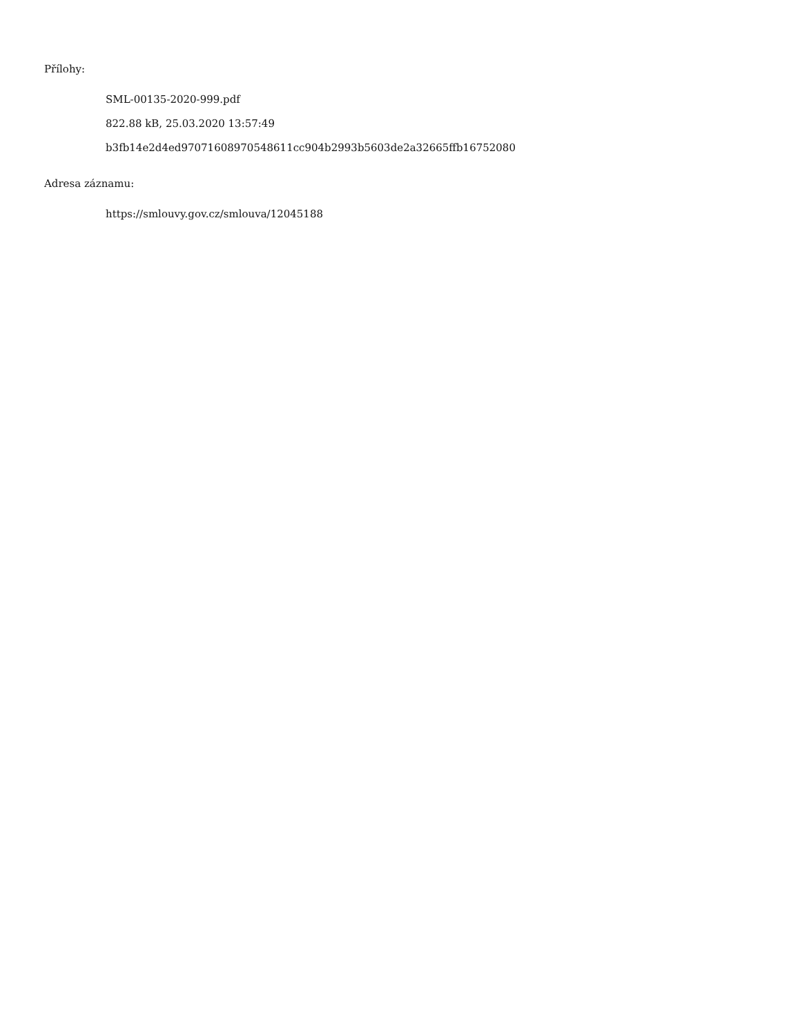Přílohy:
SML-00135-2020-999.pdf
822.88 kB, 25.03.2020 13:57:49
b3fb14e2d4ed97071608970548611cc904b2993b5603de2a32665ffb16752080
Adresa záznamu:
https://smlouvy.gov.cz/smlouva/12045188